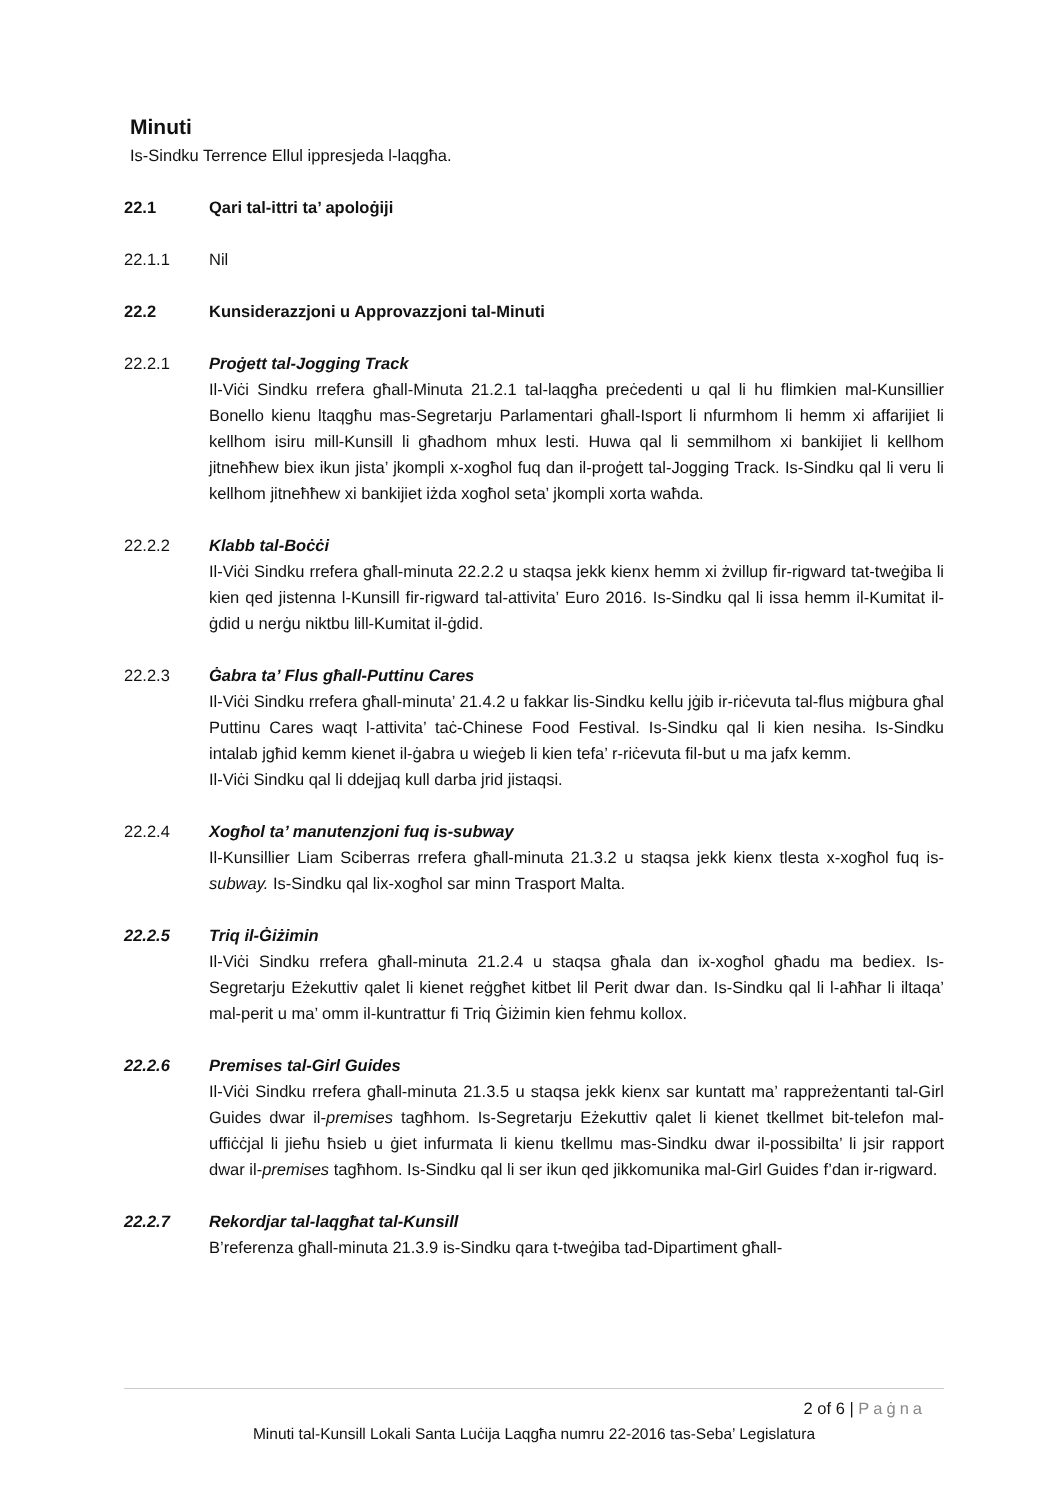Minuti
Is-Sindku Terrence Ellul ippresjeda l-laqgħa.
22.1 Qari tal-ittri ta’ apoloġiji
22.1.1 Nil
22.2 Kunsiderazzjoni u Approvazzjoni tal-Minuti
22.2.1 Proġett tal-Jogging Track
Il-Viċi Sindku rrefera għall-Minuta 21.2.1 tal-laqgħa preċedenti u qal li hu flimkien mal-Kunsillier Bonello kienu ltaqgħu mas-Segretarju Parlamentari għall-Isport li nfurmhom li hemm xi affarijiet li kellhom isiru mill-Kunsill li għadhom mhux lesti. Huwa qal li semmilhom xi bankijiet li kellhom jitneħħew biex ikun jista’ jkompli x-xogħol fuq dan il-proġett tal-Jogging Track. Is-Sindku qal li veru li kellhom jitneħħew xi bankijiet iżda xogħol seta’ jkompli xorta waħda.
22.2.2 Klabb tal-Boċċi
Il-Viċi Sindku rrefera għall-minuta 22.2.2 u staqsa jekk kienx hemm xi żvillup fir-rigward tat-tweġiba li kien qed jistenna l-Kunsill fir-rigward tal-attivita’ Euro 2016. Is-Sindku qal li issa hemm il-Kumitat il-ġdid u nerġu niktbu lill-Kumitat il-ġdid.
22.2.3 Ġabra ta’ Flus għall-Puttinu Cares
Il-Viċi Sindku rrefera għall-minuta’ 21.4.2 u fakkar lis-Sindku kellu jġib ir-riċevuta tal-flus miġbura għal Puttinu Cares waqt l-attivita’ taċ-Chinese Food Festival. Is-Sindku qal li kien nesiha. Is-Sindku intalab jgħid kemm kienet il-ġabra u wieġeb li kien tefa’ r-riċevuta fil-but u ma jafx kemm.
Il-Viċi Sindku qal li ddejjaq kull darba jrid jistaqsi.
22.2.4 Xogħol ta’ manutenzjoni fuq is-subway
Il-Kunsillier Liam Sciberras rrefera għall-minuta 21.3.2 u staqsa jekk kienx tlesta x-xogħol fuq is-subway. Is-Sindku qal lix-xogħol sar minn Trasport Malta.
22.2.5 Triq il-Ġiżimin
Il-Viċi Sindku rrefera għall-minuta 21.2.4 u staqsa għala dan ix-xogħol għadu ma bediex. Is-Segretarju Eżekuttiv qalet li kienet reġgħet kitbet lil Perit dwar dan. Is-Sindku qal li l-aħħar li iltaqa’ mal-perit u ma’ omm il-kuntrattur fi Triq Ġiżimin kien fehmu kollox.
22.2.6 Premises tal-Girl Guides
Il-Viċi Sindku rrefera għall-minuta 21.3.5 u staqsa jekk kienx sar kuntatt ma’ rappreżentanti tal-Girl Guides dwar il-premises tagħhom. Is-Segretarju Eżekuttiv qalet li kienet tkellmet bit-telefon mal-uffiċċjal li jieħu ħsieb u ġiet infurmata li kienu tkellmu mas-Sindku dwar il-possibilta’ li jsir rapport dwar il-premises tagħhom. Is-Sindku qal li ser ikun qed jikkomunika mal-Girl Guides f’dan ir-rigward.
22.2.7 Rekordjar tal-laqgħat tal-Kunsill
B’referenza għall-minuta 21.3.9 is-Sindku qara t-tweġiba tad-Dipartiment għall-
2 of 6 | Paġna
Minuti tal-Kunsill Lokali Santa Luċija Laqgħa numru 22-2016 tas-Seba’ Legislatura